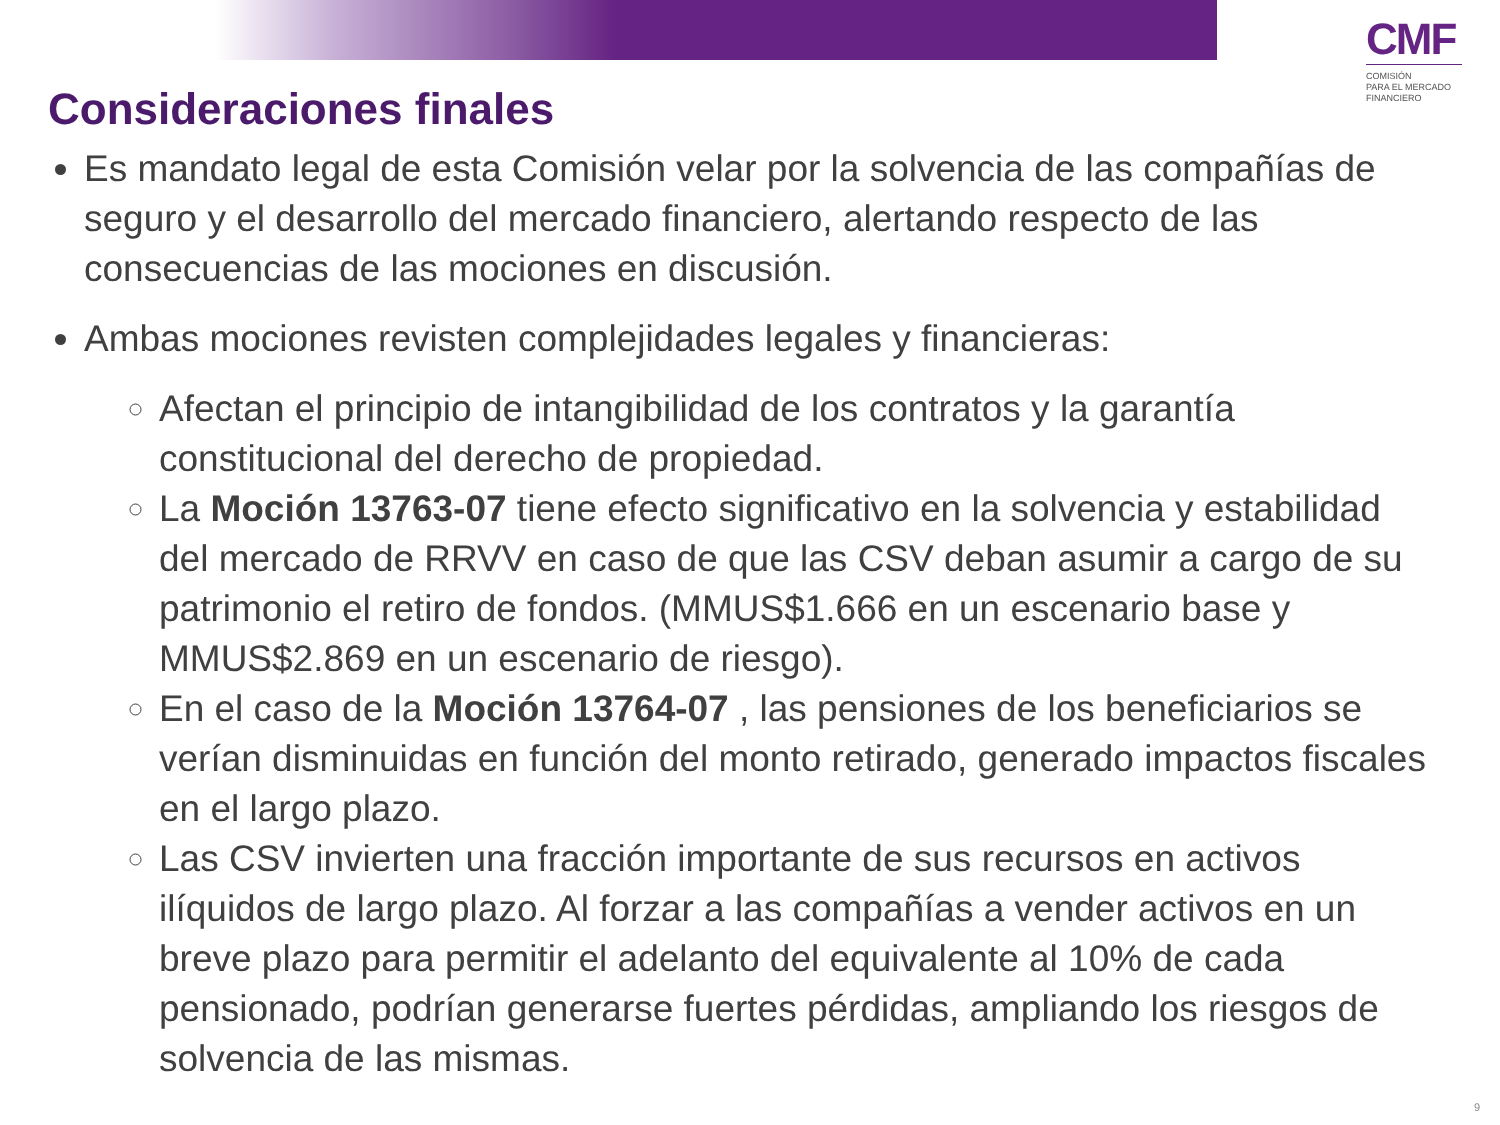CMF
COMISIÓN
PARA EL MERCADO
FINANCIERO
Consideraciones finales
Es mandato legal de esta Comisión velar por la solvencia de las compañías de seguro y el desarrollo del mercado financiero, alertando respecto de las consecuencias de las mociones en discusión.
Ambas mociones revisten complejidades legales y financieras:
Afectan el principio de intangibilidad de los contratos y la garantía constitucional del derecho de propiedad.
La Moción 13763-07 tiene efecto significativo en la solvencia y estabilidad del mercado de RRVV en caso de que las CSV deban asumir a cargo de su patrimonio el retiro de fondos. (MMUS$1.666 en un escenario base y MMUS$2.869 en un escenario de riesgo).
En el caso de la Moción 13764-07 , las pensiones de los beneficiarios se verían disminuidas en función del monto retirado, generado impactos fiscales en el largo plazo.
Las CSV invierten una fracción importante de sus recursos en activos ilíquidos de largo plazo. Al forzar a las compañías a vender activos en un breve plazo para permitir el adelanto del equivalente al 10% de cada pensionado, podrían generarse fuertes pérdidas, ampliando los riesgos de solvencia de las mismas.
9